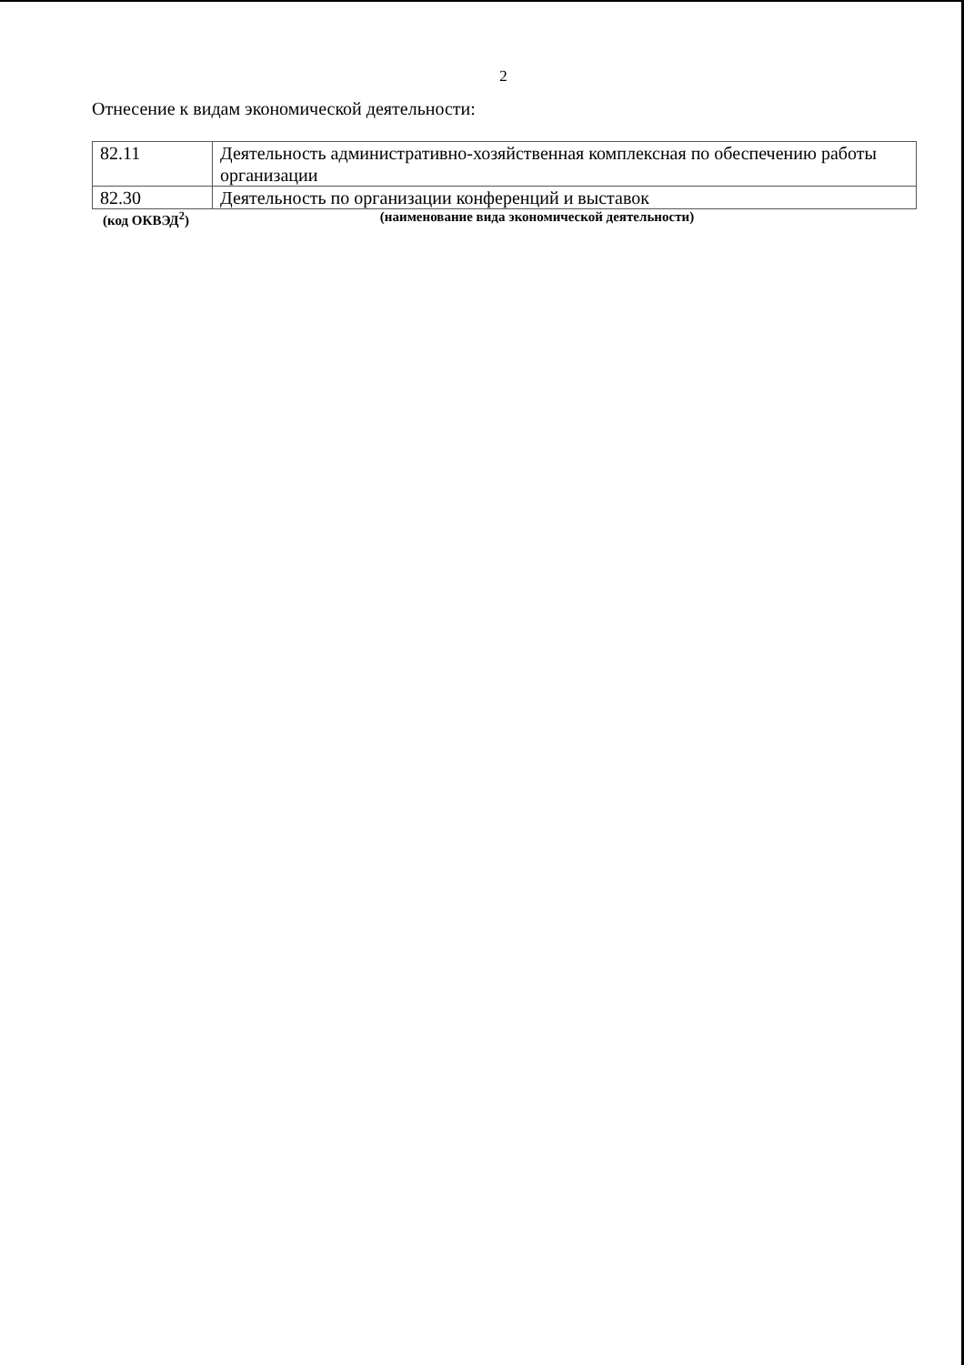2
Отнесение к видам экономической деятельности:
| 82.11 | Деятельность административно-хозяйственная комплексная по обеспечению работы организации |
| 82.30 | Деятельность по организации конференций и выставок |
(код ОКВЭД<sup>2</sup>) (наименование вида экономической деятельности)